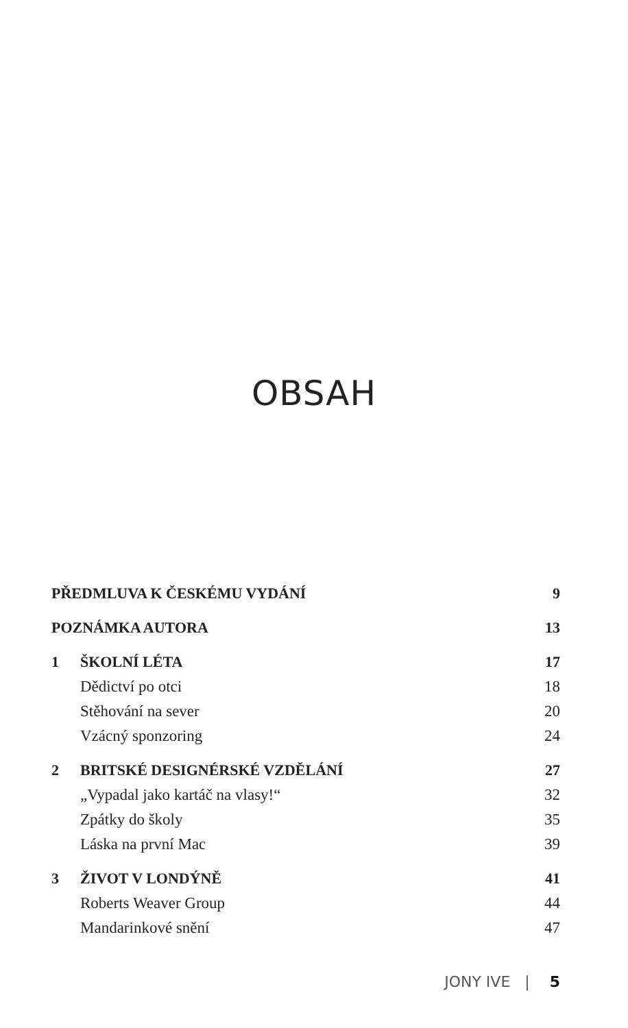OBSAH
PŘEDMLUVA K ČESKÉMU VYDÁNÍ 9
POZNÁMKA AUTORA 13
1 ŠKOLNÍ LÉTA 17
Dědictví po otci 18
Stěhování na sever 20
Vzácný sponzoring 24
2 BRITSKÉ DESIGNÉRSKÉ VZDĚLÁNÍ 27
„Vypadal jako kartáč na vlasy!“32
Zpátky do školy 35
Láska na první Mac 39
3 ŽIVOT V LONDÝNĚ 41
Roberts Weaver Group 44
Mandarinkové snění 47
JONY IVE | 5